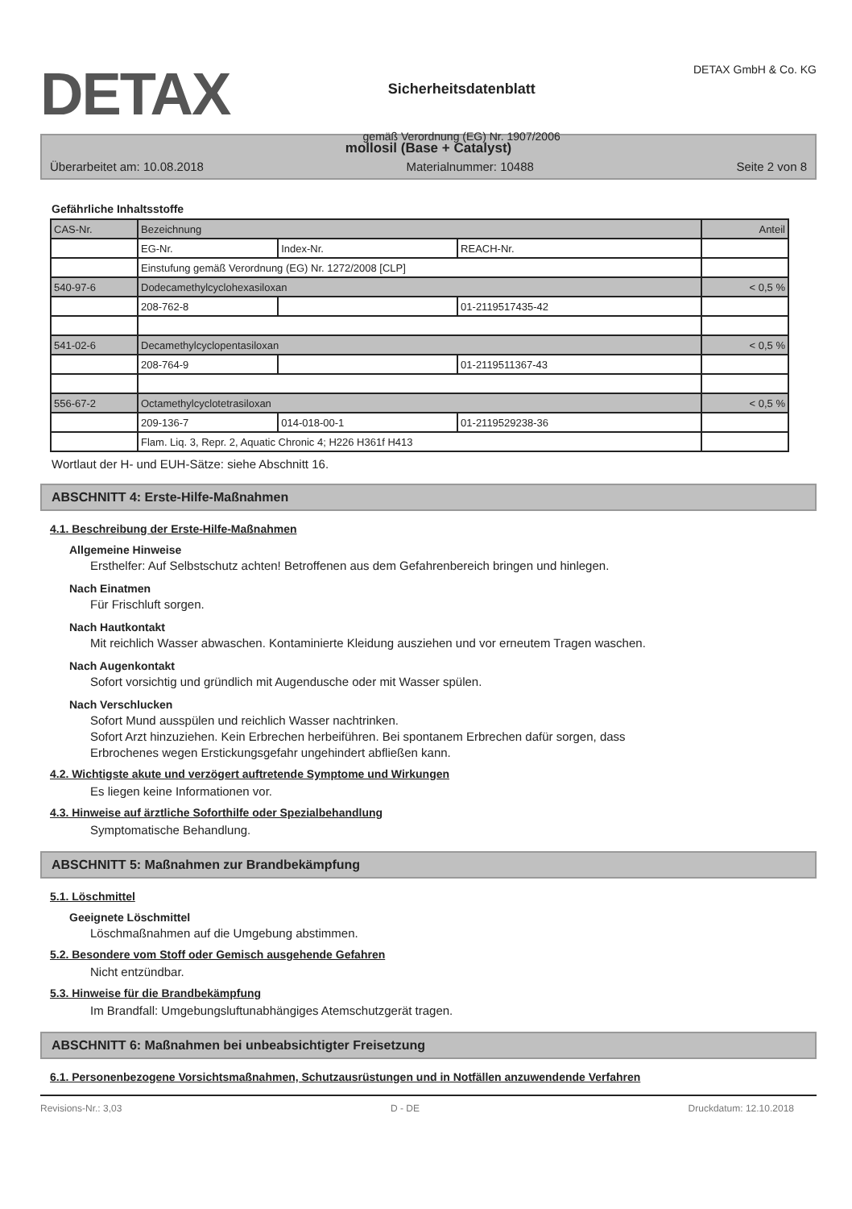DETAX
Sicherheitsdatenblatt
gemäß Verordnung (EG) Nr. 1907/2006
DETAX GmbH & Co. KG
mollosil (Base + Catalyst)
Überarbeitet am: 10.08.2018 Materialnummer: 10488 Seite 2 von 8
Gefährliche Inhaltsstoffe
| CAS-Nr. | Bezeichnung | | | Anteil |
| | EG-Nr. | Index-Nr. | REACH-Nr. | |
| | Einstufung gemäß Verordnung (EG) Nr. 1272/2008 [CLP] | | | |
| 540-97-6 | Dodecamethylcyclohexasiloxan | | | < 0,5 % |
| | 208-762-8 | | 01-2119517435-42 | |
| 541-02-6 | Decamethylcyclopentasiloxan | | | < 0,5 % |
| | 208-764-9 | | 01-2119511367-43 | |
| 556-67-2 | Octamethylcyclotetrasiloxan | | | < 0,5 % |
| | 209-136-7 | 014-018-00-1 | 01-2119529238-36 | |
| | Flam. Liq. 3, Repr. 2, Aquatic Chronic 4; H226 H361f H413 | | | |
Wortlaut der H- und EUH-Sätze: siehe Abschnitt 16.
ABSCHNITT 4: Erste-Hilfe-Maßnahmen
4.1. Beschreibung der Erste-Hilfe-Maßnahmen
Allgemeine Hinweise
Ersthelfer: Auf Selbstschutz achten! Betroffenen aus dem Gefahrenbereich bringen und hinlegen.
Nach Einatmen
Für Frischluft sorgen.
Nach Hautkontakt
Mit reichlich Wasser abwaschen. Kontaminierte Kleidung ausziehen und vor erneutem Tragen waschen.
Nach Augenkontakt
Sofort vorsichtig und gründlich mit Augendusche oder mit Wasser spülen.
Nach Verschlucken
Sofort Mund ausspülen und reichlich Wasser nachtrinken.
Sofort Arzt hinzuziehen. Kein Erbrechen herbeiführen. Bei spontanem Erbrechen dafür sorgen, dass
Erbrochenes wegen Erstickungsgefahr ungehindert abfließen kann.
4.2. Wichtigste akute und verzögert auftretende Symptome und Wirkungen
Es liegen keine Informationen vor.
4.3. Hinweise auf ärztliche Soforthilfe oder Spezialbehandlung
Symptomatische Behandlung.
ABSCHNITT 5: Maßnahmen zur Brandbekämpfung
5.1. Löschmittel
Geeignete Löschmittel
Löschmaßnahmen auf die Umgebung abstimmen.
5.2. Besondere vom Stoff oder Gemisch ausgehende Gefahren
Nicht entzündbar.
5.3. Hinweise für die Brandbekämpfung
Im Brandfall: Umgebungsluftunabhängiges Atemschutzgerät tragen.
ABSCHNITT 6: Maßnahmen bei unbeabsichtigter Freisetzung
6.1. Personenbezogene Vorsichtsmaßnahmen, Schutzausrüstungen und in Notfällen anzuwendende Verfahren
Revisions-Nr.: 3,03 D - DE Druckdatum: 12.10.2018